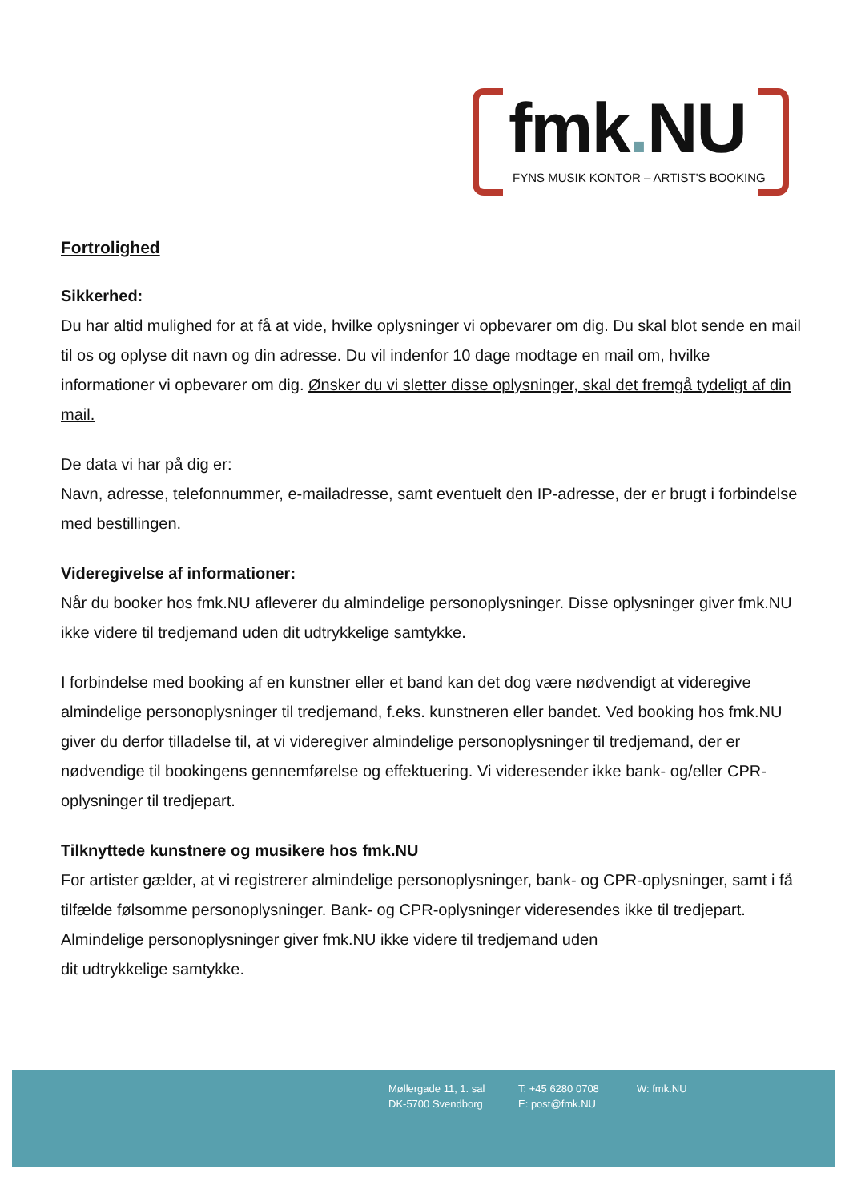fmk. NU
FYNS MUSIK KONTOR – ARTIST'S BOOKING
Fortrolighed
Sikkerhed:
Du har altid mulighed for at få at vide, hvilke oplysninger vi opbevarer om dig. Du skal blot sende en mail til os og oplyse dit navn og din adresse. Du vil indenfor 10 dage modtage en mail om, hvilke informationer vi opbevarer om dig. Ønsker du vi sletter disse oplysninger, skal det fremgå tydeligt af din mail.
De data vi har på dig er:
Navn, adresse, telefonnummer, e-mailadresse, samt eventuelt den IP-adresse, der er brugt i forbindelse med bestillingen.
Videregivelse af informationer:
Når du booker hos fmk.NU afleverer du almindelige personoplysninger. Disse oplysninger giver fmk.NU ikke videre til tredjemand uden dit udtrykkelige samtykke.
I forbindelse med booking af en kunstner eller et band kan det dog være nødvendigt at videregive almindelige personoplysninger til tredjemand, f.eks. kunstneren eller bandet. Ved booking hos fmk.NU giver du derfor tilladelse til, at vi videregiver almindelige personoplysninger til tredjemand, der er nødvendige til bookingens gennemførelse og effektuering. Vi videresender ikke bank- og/eller CPR-oplysninger til tredjepart.
Tilknyttede kunstnere og musikere hos fmk.NU
For artister gælder, at vi registrerer almindelige personoplysninger, bank- og CPR-oplysninger, samt i få tilfælde følsomme personoplysninger. Bank- og CPR-oplysninger videresendes ikke til tredjepart. Almindelige personoplysninger giver fmk.NU ikke videre til tredjemand uden
dit udtrykkelige samtykke.
Møllergade 11, 1. sal
DK-5700 Svendborg
T: +45 6280 0708
E: post@fmk.NU
W: fmk.NU